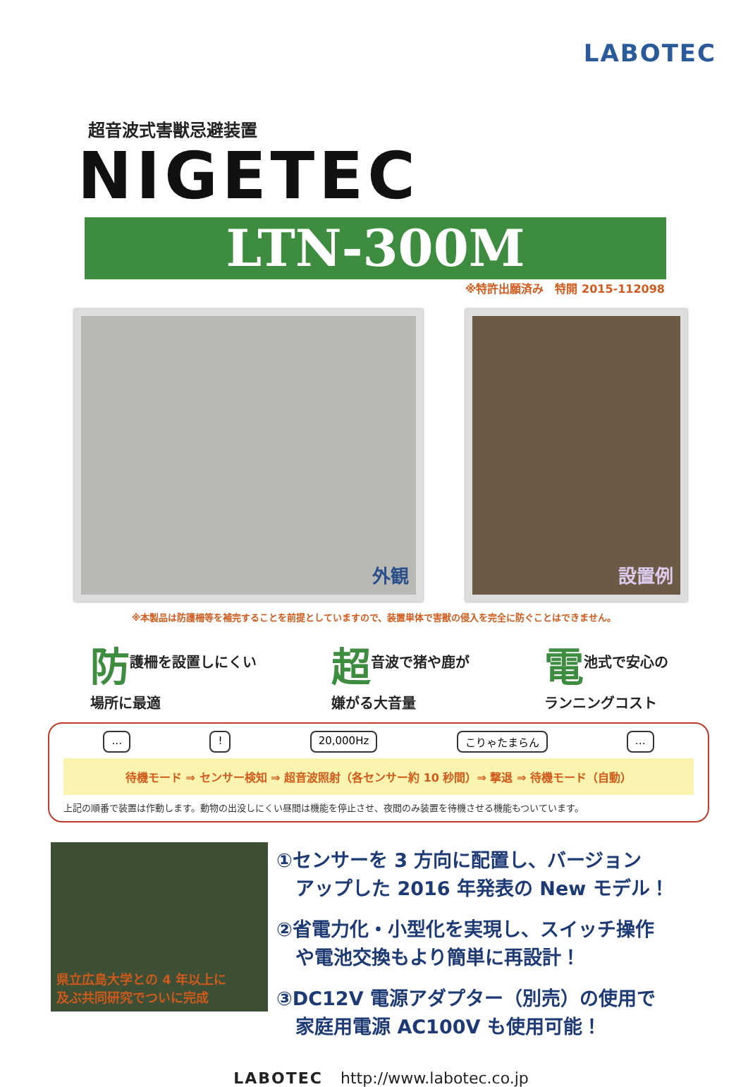LABOTEC
超音波式害獣忌避装置
NIGETEC
LTN-300M
※特許出願済み　特開 2015-112098
外観 設置例
※本製品は防護柵等を補完することを前提としていますので、装置単体で害獣の侵入を完全に防ぐことはできません。
防護柵を設置しにくい
場所に最適
超音波で猪や鹿が
嫌がる大音量
電池式で安心の
ランニングコスト
… ! 20,000Hz こりゃたまらん …
待機モード ⇒ センサー検知 ⇒ 超音波照射（各センサー約 10 秒間）⇒ 撃退 ⇒ 待機モード（自動）
上記の順番で装置は作動します。動物の出没しにくい昼間は機能を停止させ、夜間のみ装置を待機させる機能もついています。
県立広島大学との 4 年以上に
及ぶ共同研究でついに完成
①センサーを 3 方向に配置し、バージョン
　アップした 2016 年発表の New モデル！
②省電力化・小型化を実現し、スイッチ操作
　や電池交換もより簡単に再設計！
③DC12V 電源アダプター（別売）の使用で
　家庭用電源 AC100V も使用可能！
LABOTEC http://www.labotec.co.jp